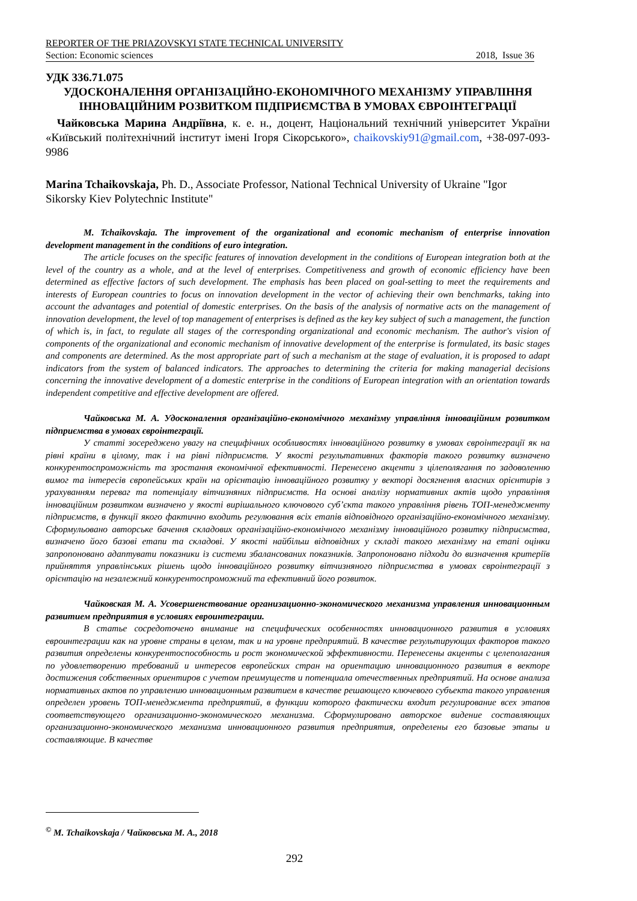REPORTER OF THE PRIAZOVSKYI STATE TECHNICAL UNIVERSITY
Section: Economic sciences 2018, Issue 36
УДК 336.71.075
УДОСКОНАЛЕННЯ ОРГАНІЗАЦІЙНО-ЕКОНОМІЧНОГО МЕХАНІЗМУ УПРАВЛІННЯ ІННОВАЦІЙНИМ РОЗВИТКОМ ПІДПРИЄМСТВА В УМОВАХ ЄВРОІНТЕГРАЦІЇ
Чайковська Марина Андріївна, к. е. н., доцент, Національний технічний університет України «Київський політехнічний інститут імені Ігоря Сікорського», chaikovskiy91@gmail.com, +38-097-093-9986
Marina Tchaikovskaja, Ph. D., Associate Professor, National Technical University of Ukraine "Igor Sikorsky Kiev Polytechnic Institute"
M. Tchaikovskaja. The improvement of the organizational and economic mechanism of enterprise innovation development management in the conditions of euro integration.
The article focuses on the specific features of innovation development in the conditions of European integration both at the level of the country as a whole, and at the level of enterprises. Competitiveness and growth of economic efficiency have been determined as effective factors of such development. The emphasis has been placed on goal-setting to meet the requirements and interests of European countries to focus on innovation development in the vector of achieving their own benchmarks, taking into account the advantages and potential of domestic enterprises. On the basis of the analysis of normative acts on the management of innovation development, the level of top management of enterprises is defined as the key key subject of such a management, the function of which is, in fact, to regulate all stages of the corresponding organizational and economic mechanism. The author's vision of components of the organizational and economic mechanism of innovative development of the enterprise is formulated, its basic stages and components are determined. As the most appropriate part of such a mechanism at the stage of evaluation, it is proposed to adapt indicators from the system of balanced indicators. The approaches to determining the criteria for making managerial decisions concerning the innovative development of a domestic enterprise in the conditions of European integration with an orientation towards independent competitive and effective development are offered.
Чайковська М. А. Удосконалення організаційно-економічного механізму управління інноваційним розвитком підприємства в умовах євроінтеграції.
У статті зосереджено увагу на специфічних особливостях інноваційного розвитку в умовах євроінтеграції як на рівні країни в цілому, так і на рівні підприємств. У якості результативних факторів такого розвитку визначено конкурентоспроможність та зростання економічної ефективності. Перенесено акценти з цілеполягання по задоволенню вимог та інтересів європейських країн на орієнтацію інноваційного розвитку у векторі досягнення власних орієнтирів з урахуванням переваг та потенціалу вітчизняних підприємств. На основі аналізу нормативних актів щодо управління інноваційним розвитком визначено у якості вирішального ключового суб’єкта такого управління рівень ТОП-менеджменту підприємств, в функції якого фактично входить регулювання всіх етапів відповідного організаційно-економічного механізму. Сформульовано авторське бачення складових організаційно-економічного механізму інноваційного розвитку підприємства, визначено його базові етапи та складові. У якості найбільш відповідних у складі такого механізму на етапі оцінки запропоновано адаптувати показники із системи збалансованих показників. Запропоновано підходи до визначення критеріїв прийняття управлінських рішень щодо інноваційного розвитку вітчизняного підприємства в умовах євроінтеграції з орієнтацію на незалежний конкурентоспроможний та ефективний його розвиток.
Чайковская М. А. Усовершенствование организационно-экономического механизма управления инновационным развитием предприятия в условиях евроинтеграции.
В статье сосредоточено внимание на специфических особенностях инновационного развития в условиях евроинтеграции как на уровне страны в целом, так и на уровне предприятий. В качестве результирующих факторов такого развития определены конкурентоспособность и рост экономической эффективности. Перенесены акценты с целеполагания по удовлетворению требований и интересов европейских стран на ориентацию инновационного развития в векторе достижения собственных ориентиров с учетом преимуществ и потенциала отечественных предприятий. На основе анализа нормативных актов по управлению инновационным развитием в качестве решающего ключевого субъекта такого управления определен уровень ТОП-менеджмента предприятий, в функции которого фактически входит регулирование всех этапов соответствующего организационно-экономического механизма. Сформулировано авторское видение составляющих организационно-экономического механизма инновационного развития предприятия, определены его базовые этапы и составляющие. В качестве
<sup>©</sup> M. Tchaikovskaja / Чайковська М. А., 2018
292